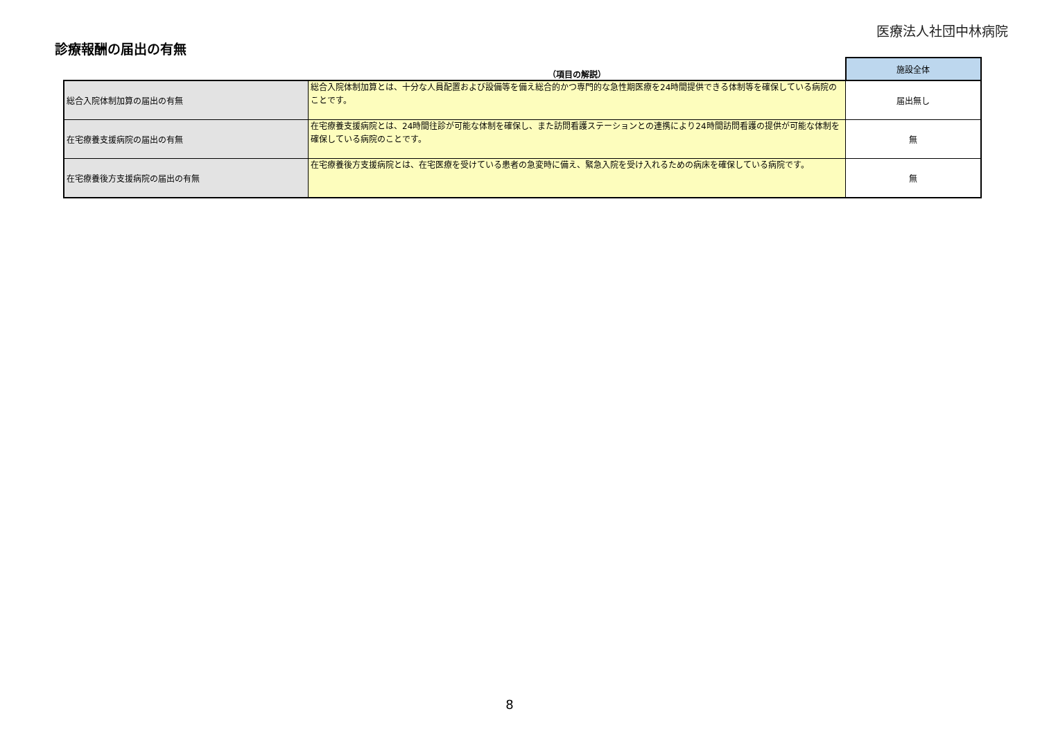医療法人社団中林病院
診療報酬の届出の有無
| | （項目の解説） | 施設全体 |
| --- | --- | --- |
| 総合入院体制加算の届出の有無 | 総合入院体制加算とは、十分な人員配置および設備等を備え総合的かつ専門的な急性期医療を24時間提供できる体制等を確保している病院のことです。 | 届出無し |
| 在宅療養支援病院の届出の有無 | 在宅療養支援病院とは、24時間往診が可能な体制を確保し、また訪問看護ステーションとの連携により24時間訪問看護の提供が可能な体制を確保している病院のことです。 | 無 |
| 在宅療養後方支援病院の届出の有無 | 在宅療養後方支援病院とは、在宅医療を受けている患者の急変時に備え、緊急入院を受け入れるための病床を確保している病院です。 | 無 |
8